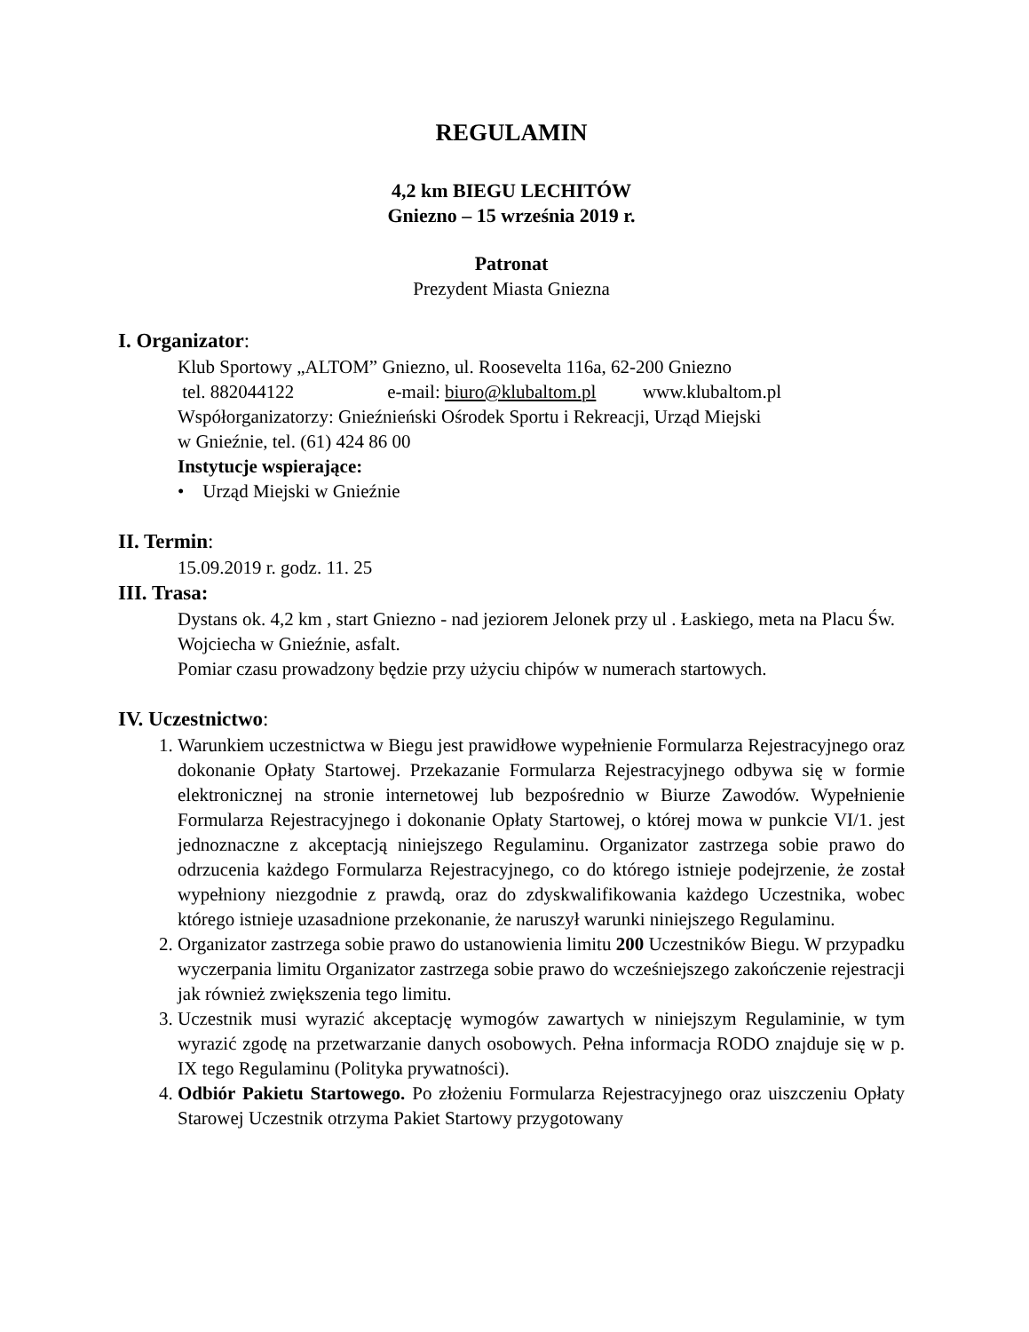REGULAMIN
4,2 km BIEGU LECHITÓW
Gniezno – 15 września 2019 r.
Patronat
Prezydent Miasta Gniezna
I. Organizator:
Klub Sportowy „ALTOM” Gniezno, ul. Roosevelta 116a, 62-200 Gniezno
tel. 882044122 e-mail: biuro@klubaltom.pl www.klubaltom.pl
Współorganizatorzy: Gnieźnieński Ośrodek Sportu i Rekreacji, Urząd Miejski
w Gnieźnie, tel. (61) 424 86 00
Instytucje wspierające:
• Urząd Miejski w Gnieźnie
II. Termin:
15.09.2019 r. godz. 11. 25
III. Trasa:
Dystans ok. 4,2 km , start Gniezno - nad jeziorem Jelonek przy ul . Łaskiego, meta na Placu Św. Wojciecha w Gnieźnie, asfalt.
Pomiar czasu prowadzony będzie przy użyciu chipów w numerach startowych.
IV. Uczestnictwo:
1. Warunkiem uczestnictwa w Biegu jest prawidłowe wypełnienie Formularza Rejestracyjnego oraz dokonanie Opłaty Startowej. Przekazanie Formularza Rejestracyjnego odbywa się w formie elektronicznej na stronie internetowej lub bezpośrednio w Biurze Zawodów. Wypełnienie Formularza Rejestracyjnego i dokonanie Opłaty Startowej, o której mowa w punkcie VI/1. jest jednoznaczne z akceptacją niniejszego Regulaminu. Organizator zastrzega sobie prawo do odrzucenia każdego Formularza Rejestracyjnego, co do którego istnieje podejrzenie, że został wypełniony niezgodnie z prawdą, oraz do zdyskwalifikowania każdego Uczestnika, wobec którego istnieje uzasadnione przekonanie, że naruszył warunki niniejszego Regulaminu.
2. Organizator zastrzega sobie prawo do ustanowienia limitu 200 Uczestników Biegu. W przypadku wyczerpania limitu Organizator zastrzega sobie prawo do wcześniejszego zakończenie rejestracji jak również zwiększenia tego limitu.
3. Uczestnik musi wyrazić akceptację wymogów zawartych w niniejszym Regulaminie, w tym wyrazić zgodę na przetwarzanie danych osobowych. Pełna informacja RODO znajduje się w p. IX tego Regulaminu (Polityka prywatności).
4. Odbiór Pakietu Startowego. Po złożeniu Formularza Rejestracyjnego oraz uiszczeniu Opłaty Starowej Uczestnik otrzyma Pakiet Startowy przygotowany